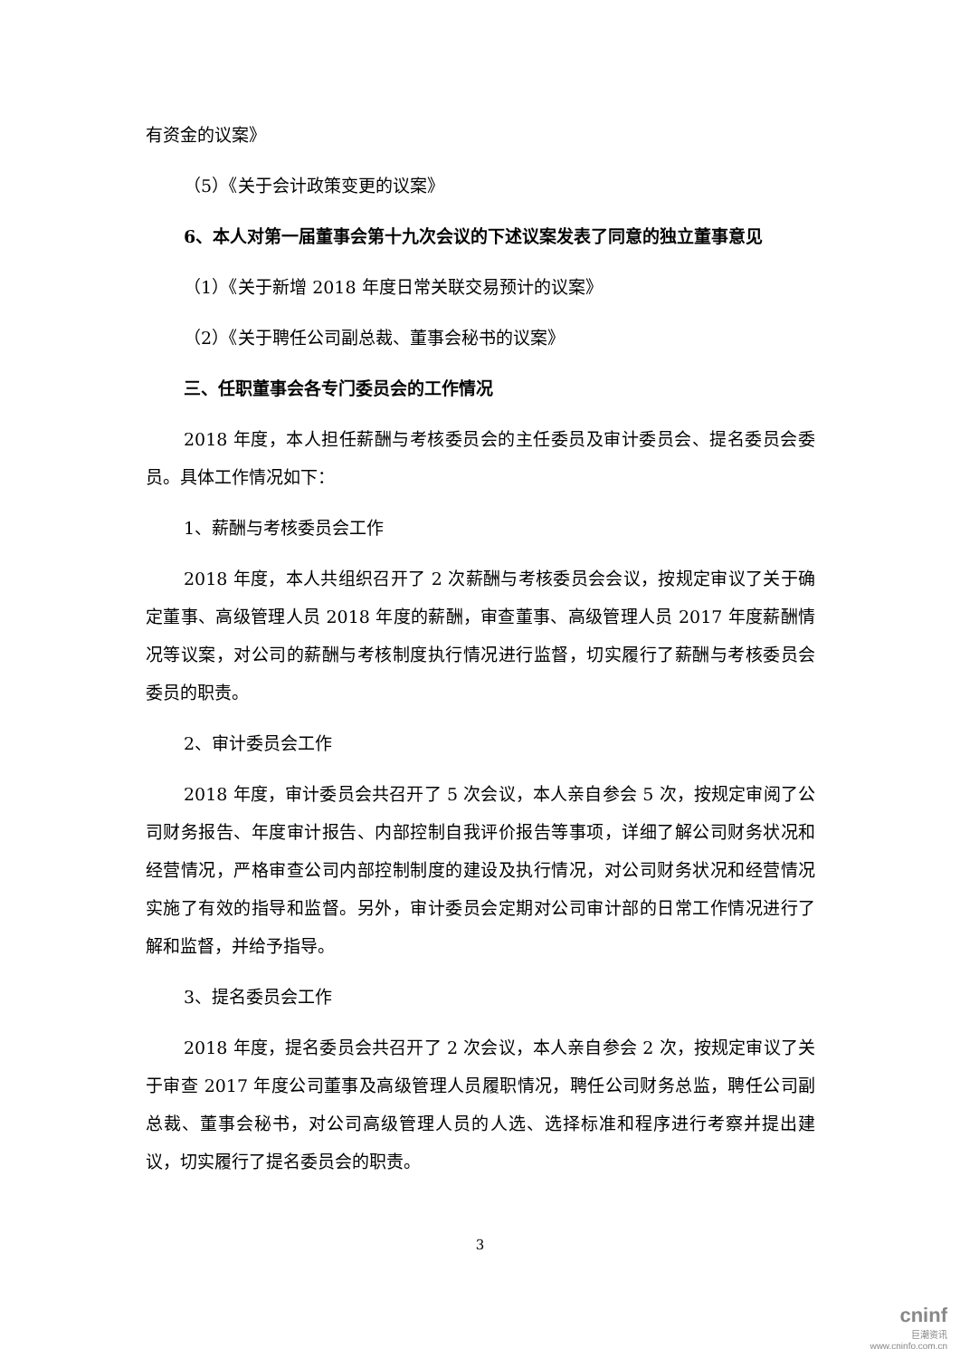有资金的议案》
（5）《关于会计政策变更的议案》
6、本人对第一届董事会第十九次会议的下述议案发表了同意的独立董事意见
（1）《关于新增 2018 年度日常关联交易预计的议案》
（2）《关于聘任公司副总裁、董事会秘书的议案》
三、任职董事会各专门委员会的工作情况
2018 年度，本人担任薪酬与考核委员会的主任委员及审计委员会、提名委员会委员。具体工作情况如下：
1、薪酬与考核委员会工作
2018 年度，本人共组织召开了 2 次薪酬与考核委员会会议，按规定审议了关于确定董事、高级管理人员 2018 年度的薪酬，审查董事、高级管理人员 2017 年度薪酬情况等议案，对公司的薪酬与考核制度执行情况进行监督，切实履行了薪酬与考核委员会委员的职责。
2、审计委员会工作
2018 年度，审计委员会共召开了 5 次会议，本人亲自参会 5 次，按规定审阅了公司财务报告、年度审计报告、内部控制自我评价报告等事项，详细了解公司财务状况和经营情况，严格审查公司内部控制制度的建设及执行情况，对公司财务状况和经营情况实施了有效的指导和监督。另外，审计委员会定期对公司审计部的日常工作情况进行了解和监督，并给予指导。
3、提名委员会工作
2018 年度，提名委员会共召开了 2 次会议，本人亲自参会 2 次，按规定审议了关于审查 2017 年度公司董事及高级管理人员履职情况，聘任公司财务总监，聘任公司副总裁、董事会秘书，对公司高级管理人员的人选、选择标准和程序进行考察并提出建议，切实履行了提名委员会的职责。
3
cninf
巨潮资讯
www.cninfo.com.cn